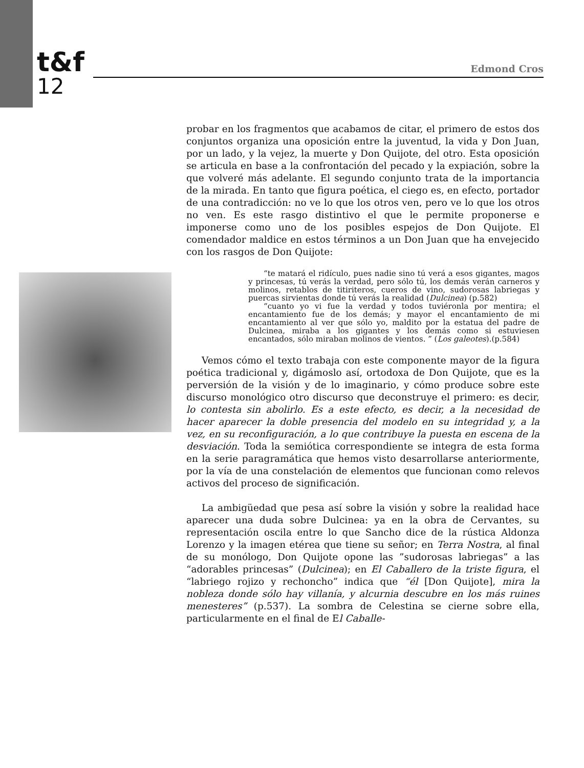t&f
12
Edmond Cros
probar en los fragmentos que acabamos de citar, el primero de estos dos conjuntos organiza una oposición entre la juventud, la vida y Don Juan, por un lado, y la vejez, la muerte y Don Quijote, del otro. Esta oposición se articula en base a la confrontación del pecado y la expiación, sobre la que volveré más adelante. El segundo conjunto trata de la importancia de la mirada. En tanto que figura poética, el ciego es, en efecto, portador de una contradicción: no ve lo que los otros ven, pero ve lo que los otros no ven. Es este rasgo distintivo el que le permite proponerse e imponerse como uno de los posibles espejos de Don Quijote. El comendador maldice en estos términos a un Don Juan que ha envejecido con los rasgos de Don Quijote:
“te matará el ridículo, pues nadie sino tú verá a esos gigantes, magos y princesas, tú verás la verdad, pero sólo tú, los demás verán carneros y molinos, retablos de titiriteros, cueros de vino, sudorosas labriegas y puercas sirvientas donde tú verás la realidad (Dulcinea) (p.582)
“cuanto yo vi fue la verdad y todos tuviéronla por mentira; el encantamiento fue de los demás; y mayor el encantamiento de mi encantamiento al ver que sólo yo, maldito por la estatua del padre de Dulcinea, miraba a los gigantes y los demás como si estuviesen encantados, sólo miraban molinos de vientos. ” (Los galeotes).(p.584)
Vemos cómo el texto trabaja con este componente mayor de la figura poética tradicional y, digámoslo así, ortodoxa de Don Quijote, que es la perversión de la visión y de lo imaginario, y cómo produce sobre este discurso monológico otro discurso que deconstruye el primero: es decir, lo contesta sin abolirlo. Es a este efecto, es decir, a la necesidad de hacer aparecer la doble presencia del modelo en su integridad y, a la vez, en su reconfiguración, a lo que contribuye la puesta en escena de la desviación. Toda la semiótica correspondiente se integra de esta forma en la serie paragramática que hemos visto desarrollarse anteriormente, por la vía de una constelación de elementos que funcionan como relevos activos del proceso de significación.
La ambigüedad que pesa así sobre la visión y sobre la realidad hace aparecer una duda sobre Dulcinea: ya en la obra de Cervantes, su representación oscila entre lo que Sancho dice de la rústica Aldonza Lorenzo y la imagen etérea que tiene su señor; en Terra Nostra, al final de su monólogo, Don Quijote opone las ”sudorosas labriegas” a las “adorables princesas” (Dulcinea); en El Caballero de la triste figura, el “labriego rojizo y rechoncho” indica que “él [Don Quijote], mira la nobleza donde sólo hay villanía, y alcurnia descubre en los más ruines menesteres” (p.537). La sombra de Celestina se cierne sobre ella, particularmente en el final de El Caballe-